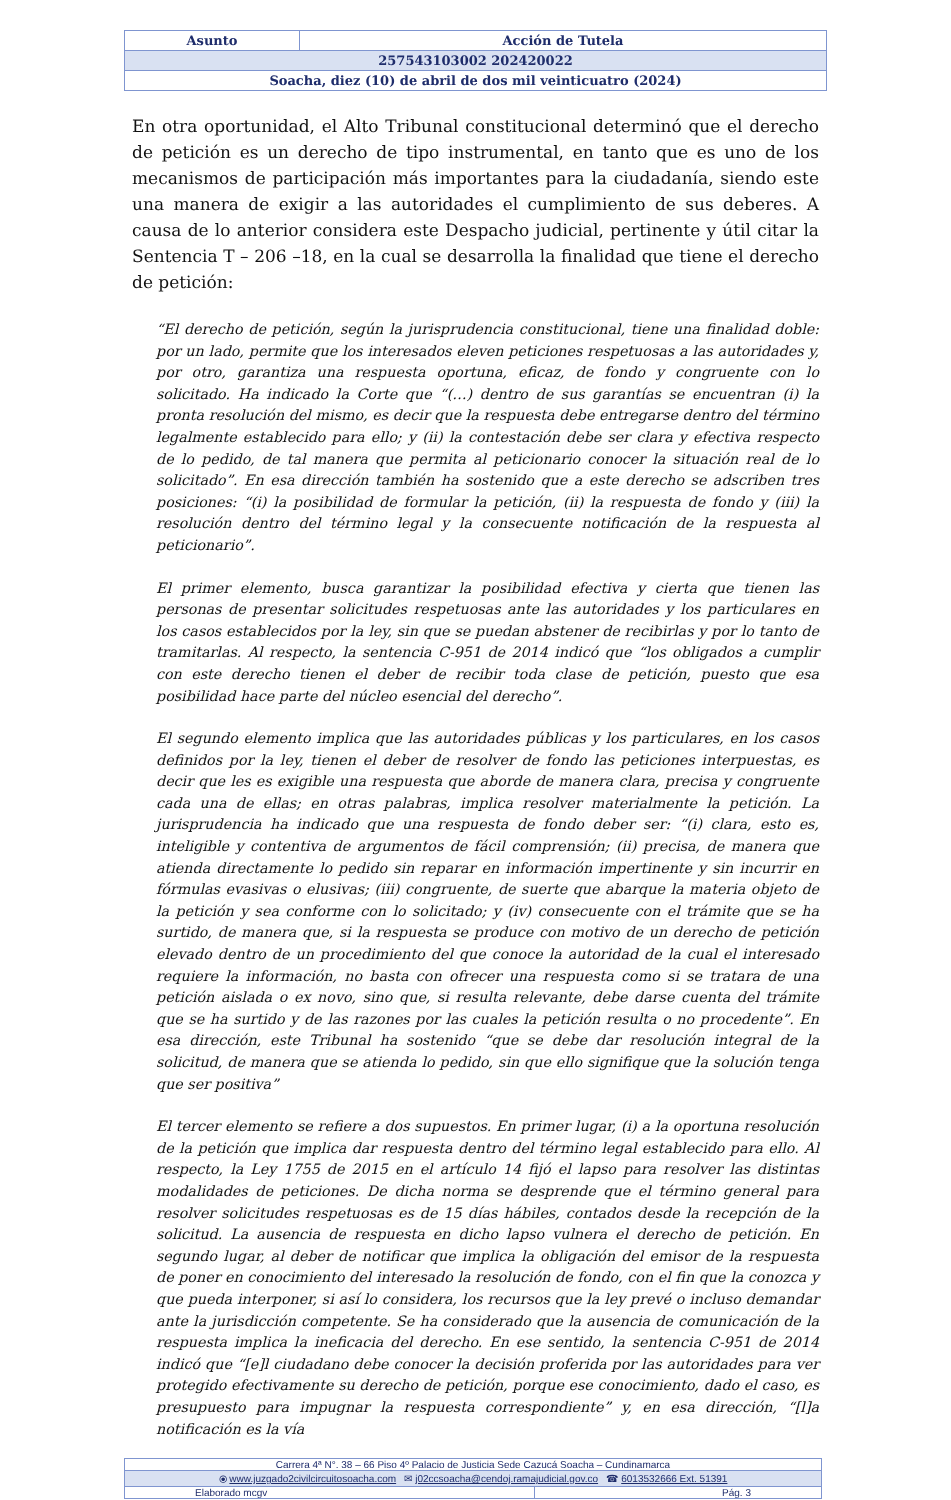| Asunto | Acción de Tutela |
| 257543103002 202420022 | |
| Soacha, diez (10) de abril de dos mil veinticuatro (2024) | |
En otra oportunidad, el Alto Tribunal constitucional determinó que el derecho de petición es un derecho de tipo instrumental, en tanto que es uno de los mecanismos de participación más importantes para la ciudadanía, siendo este una manera de exigir a las autoridades el cumplimiento de sus deberes. A causa de lo anterior considera este Despacho judicial, pertinente y útil citar la Sentencia T – 206 –18, en la cual se desarrolla la finalidad que tiene el derecho de petición:
“El derecho de petición, según la jurisprudencia constitucional, tiene una finalidad doble: por un lado, permite que los interesados eleven peticiones respetuosas a las autoridades y, por otro, garantiza una respuesta oportuna, eficaz, de fondo y congruente con lo solicitado. Ha indicado la Corte que “(…) dentro de sus garantías se encuentran (i) la pronta resolución del mismo, es decir que la respuesta debe entregarse dentro del término legalmente establecido para ello; y (ii) la contestación debe ser clara y efectiva respecto de lo pedido, de tal manera que permita al peticionario conocer la situación real de lo solicitado”. En esa dirección también ha sostenido que a este derecho se adscriben tres posiciones: “(i) la posibilidad de formular la petición, (ii) la respuesta de fondo y (iii) la resolución dentro del término legal y la consecuente notificación de la respuesta al peticionario”.
El primer elemento, busca garantizar la posibilidad efectiva y cierta que tienen las personas de presentar solicitudes respetuosas ante las autoridades y los particulares en los casos establecidos por la ley, sin que se puedan abstener de recibirlas y por lo tanto de tramitarlas. Al respecto, la sentencia C-951 de 2014 indicó que “los obligados a cumplir con este derecho tienen el deber de recibir toda clase de petición, puesto que esa posibilidad hace parte del núcleo esencial del derecho”.
El segundo elemento implica que las autoridades públicas y los particulares, en los casos definidos por la ley, tienen el deber de resolver de fondo las peticiones interpuestas, es decir que les es exigible una respuesta que aborde de manera clara, precisa y congruente cada una de ellas; en otras palabras, implica resolver materialmente la petición. La jurisprudencia ha indicado que una respuesta de fondo deber ser: “(i) clara, esto es, inteligible y contentiva de argumentos de fácil comprensión; (ii) precisa, de manera que atienda directamente lo pedido sin reparar en información impertinente y sin incurrir en fórmulas evasivas o elusivas; (iii) congruente, de suerte que abarque la materia objeto de la petición y sea conforme con lo solicitado; y (iv) consecuente con el trámite que se ha surtido, de manera que, si la respuesta se produce con motivo de un derecho de petición elevado dentro de un procedimiento del que conoce la autoridad de la cual el interesado requiere la información, no basta con ofrecer una respuesta como si se tratara de una petición aislada o ex novo, sino que, si resulta relevante, debe darse cuenta del trámite que se ha surtido y de las razones por las cuales la petición resulta o no procedente”. En esa dirección, este Tribunal ha sostenido “que se debe dar resolución integral de la solicitud, de manera que se atienda lo pedido, sin que ello signifique que la solución tenga que ser positiva”
El tercer elemento se refiere a dos supuestos. En primer lugar, (i) a la oportuna resolución de la petición que implica dar respuesta dentro del término legal establecido para ello. Al respecto, la Ley 1755 de 2015 en el artículo 14 fijó el lapso para resolver las distintas modalidades de peticiones. De dicha norma se desprende que el término general para resolver solicitudes respetuosas es de 15 días hábiles, contados desde la recepción de la solicitud. La ausencia de respuesta en dicho lapso vulnera el derecho de petición. En segundo lugar, al deber de notificar que implica la obligación del emisor de la respuesta de poner en conocimiento del interesado la resolución de fondo, con el fin que la conozca y que pueda interponer, si así lo considera, los recursos que la ley prevé o incluso demandar ante la jurisdicción competente. Se ha considerado que la ausencia de comunicación de la respuesta implica la ineficacia del derecho. En ese sentido, la sentencia C-951 de 2014 indicó que “[e]l ciudadano debe conocer la decisión proferida por las autoridades para ver protegido efectivamente su derecho de petición, porque ese conocimiento, dado el caso, es presupuesto para impugnar la respuesta correspondiente” y, en esa dirección, “[l]a notificación es la vía
| Carrera 4ª N°. 38 – 66 Piso 4º Palacio de Justicia Sede Cazucá Soacha – Cundinamarca | |
| ⦿ www.juzgado2civilcircuitosoacha.com ✉ j02ccsoacha@cendoj.ramajudicial.gov.co ☎ 6013532666 Ext. 51391 | |
| Elaborado mcgv | Pág. 3 |